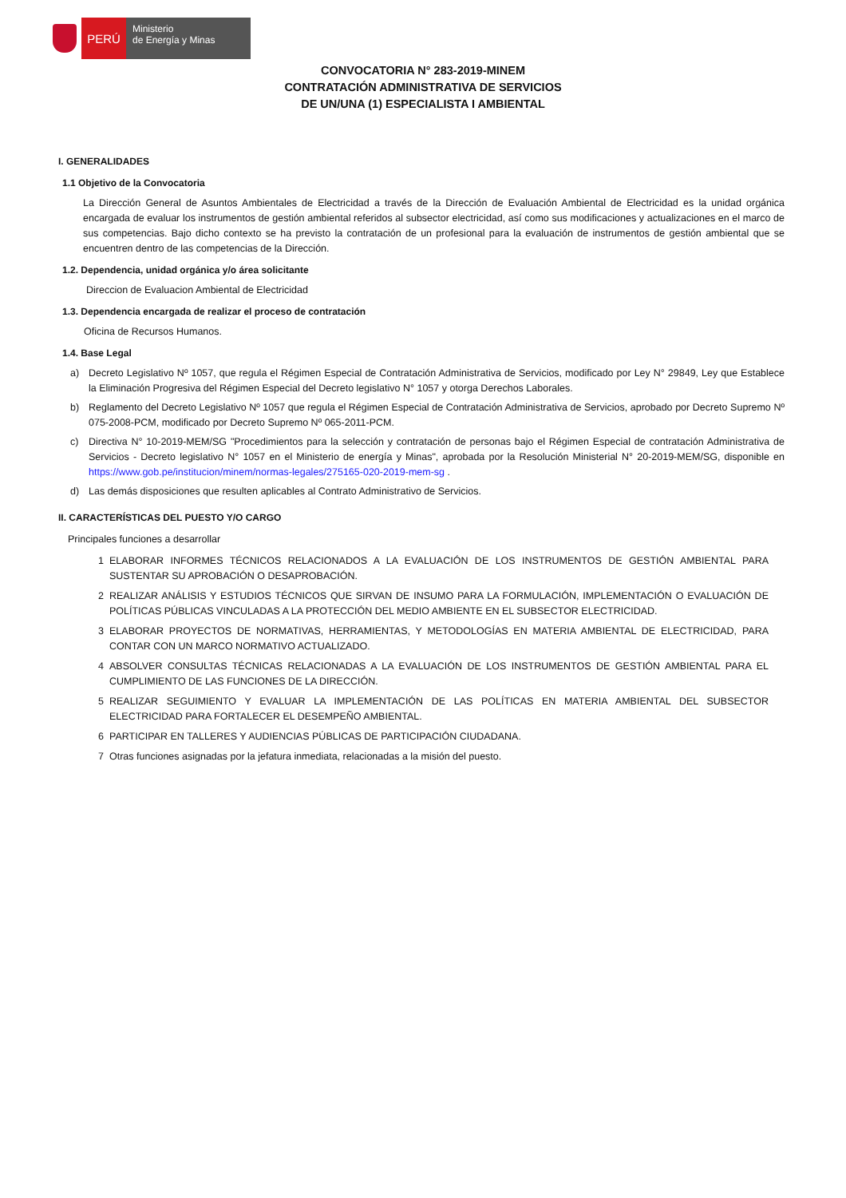PERÚ
Ministerio
de Energía y Minas
CONVOCATORIA N° 283-2019-MINEM
CONTRATACIÓN ADMINISTRATIVA DE SERVICIOS
DE UN/UNA (1) ESPECIALISTA I AMBIENTAL
I. GENERALIDADES
1.1 Objetivo de la Convocatoria
La Dirección General de Asuntos Ambientales de Electricidad a través de la Dirección de Evaluación Ambiental de Electricidad es la unidad orgánica encargada de evaluar los instrumentos de gestión ambiental referidos al subsector electricidad, así como sus modificaciones y actualizaciones en el marco de sus competencias. Bajo dicho contexto se ha previsto la contratación de un profesional para la evaluación de instrumentos de gestión ambiental que se encuentren dentro de las competencias de la Dirección.
1.2. Dependencia, unidad orgánica y/o área solicitante
Direccion de Evaluacion Ambiental de Electricidad
1.3. Dependencia encargada de realizar el proceso de contratación
Oficina de Recursos Humanos.
1.4. Base Legal
a) Decreto Legislativo Nº 1057, que regula el Régimen Especial de Contratación Administrativa de Servicios, modificado por Ley N° 29849, Ley que Establece la Eliminación Progresiva del Régimen Especial del Decreto legislativo N° 1057 y otorga Derechos Laborales.
b) Reglamento del Decreto Legislativo Nº 1057 que regula el Régimen Especial de Contratación Administrativa de Servicios, aprobado por Decreto Supremo Nº 075-2008-PCM, modificado por Decreto Supremo Nº 065-2011-PCM.
c) Directiva N° 10-2019-MEM/SG "Procedimientos para la selección y contratación de personas bajo el Régimen Especial de contratación Administrativa de Servicios - Decreto legislativo N° 1057 en el Ministerio de energía y Minas", aprobada por la Resolución Ministerial N° 20-2019-MEM/SG, disponible en https://www.gob.pe/institucion/minem/normas-legales/275165-020-2019-mem-sg .
d) Las demás disposiciones que resulten aplicables al Contrato Administrativo de Servicios.
II. CARACTERÍSTICAS DEL PUESTO Y/O CARGO
Principales funciones a desarrollar
1 ELABORAR INFORMES TÉCNICOS RELACIONADOS A LA EVALUACIÓN DE LOS INSTRUMENTOS DE GESTIÓN AMBIENTAL PARA SUSTENTAR SU APROBACIÓN O DESAPROBACIÓN.
2 REALIZAR ANÁLISIS Y ESTUDIOS TÉCNICOS QUE SIRVAN DE INSUMO PARA LA FORMULACIÓN, IMPLEMENTACIÓN O EVALUACIÓN DE POLÍTICAS PÚBLICAS VINCULADAS A LA PROTECCIÓN DEL MEDIO AMBIENTE EN EL SUBSECTOR ELECTRICIDAD.
3 ELABORAR PROYECTOS DE NORMATIVAS, HERRAMIENTAS, Y METODOLOGÍAS EN MATERIA AMBIENTAL DE ELECTRICIDAD, PARA CONTAR CON UN MARCO NORMATIVO ACTUALIZADO.
4 ABSOLVER CONSULTAS TÉCNICAS RELACIONADAS A LA EVALUACIÓN DE LOS INSTRUMENTOS DE GESTIÓN AMBIENTAL PARA EL CUMPLIMIENTO DE LAS FUNCIONES DE LA DIRECCIÓN.
5 REALIZAR SEGUIMIENTO Y EVALUAR LA IMPLEMENTACIÓN DE LAS POLÍTICAS EN MATERIA AMBIENTAL DEL SUBSECTOR ELECTRICIDAD PARA FORTALECER EL DESEMPEÑO AMBIENTAL.
6 PARTICIPAR EN TALLERES Y AUDIENCIAS PÚBLICAS DE PARTICIPACIÓN CIUDADANA.
7 Otras funciones asignadas por la jefatura inmediata, relacionadas a la misión del puesto.